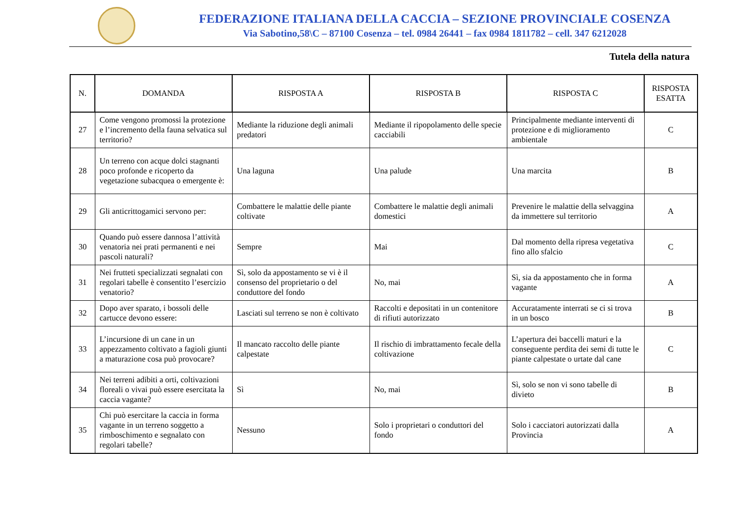FEDERAZIONE ITALIANA DELLA CACCIA – SEZIONE PROVINCIALE COSENZA
Via Sabotino,58\C – 87100 Cosenza – tel. 0984 26441 – fax 0984 1811782 – cell. 347 6212028
Tutela della natura
| N. | DOMANDA | RISPOSTA A | RISPOSTA B | RISPOSTA C | RISPOSTA ESATTA |
| --- | --- | --- | --- | --- | --- |
| 27 | Come vengono promossi la protezione e l’incremento della fauna selvatica sul territorio? | Mediante la riduzione degli animali predatori | Mediante il ripopolamento delle specie cacciabili | Principalmente mediante interventi di protezione e di miglioramento ambientale | C |
| 28 | Un terreno con acque dolci stagnanti poco profonde e ricoperto da vegetazione subacquea o emergente è: | Una laguna | Una palude | Una marcita | B |
| 29 | Gli anticrittogamici servono per: | Combattere le malattie delle piante coltivate | Combattere le malattie degli animali domestici | Prevenire le malattie della selvaggina da immettere sul territorio | A |
| 30 | Quando può essere dannosa l’attività venatoria nei prati permanenti e nei pascoli naturali? | Sempre | Mai | Dal momento della ripresa vegetativa fino allo sfalcio | C |
| 31 | Nei frutteti specializzati segnalati con regolari tabelle è consentito l’esercizio venatorio? | Sì, solo da appostamento se vi è il consenso del proprietario o del conduttore del fondo | No, mai | Sì, sia da appostamento che in forma vagante | A |
| 32 | Dopo aver sparato, i bossoli delle cartucce devono essere: | Lasciati sul terreno se non è coltivato | Raccolti e depositati in un contenitore di rifiuti autorizzato | Accuratamente interrati se ci si trova in un bosco | B |
| 33 | L’incursione di un cane in un appezzamento coltivato a fagioli giunti a maturazione cosa può provocare? | Il mancato raccolto delle piante calpestate | Il rischio di imbrattamento fecale della coltivazione | L’apertura dei baccelli maturi e la conseguente perdita dei semi di tutte le piante calpestate o urtate dal cane | C |
| 34 | Nei terreni adibiti a orti, coltivazioni floreali o vivai può essere esercitata la caccia vagante? | Sì | No, mai | Sì, solo se non vi sono tabelle di divieto | B |
| 35 | Chi può esercitare la caccia in forma vagante in un terreno soggetto a rimboschimento e segnalato con regolari tabelle? | Nessuno | Solo i proprietari o conduttori del fondo | Solo i cacciatori autorizzati dalla Provincia | A |